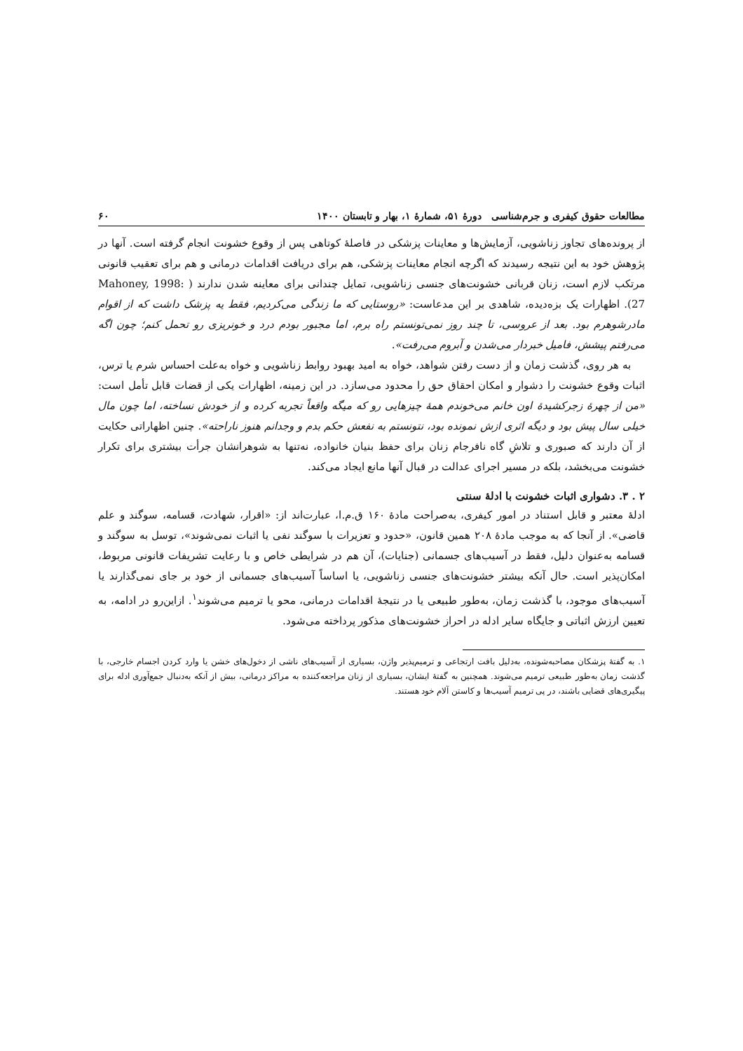مطالعات حقوق کیفری و جرم‌شناسی دورهٔ ۵۱، شمارهٔ ۱، بهار و تابستان ۱۴۰۰ ۶۰
از پرونده‌های تجاوز زناشویی، آزمایش‌ها و معاینات پزشکی در فاصلهٔ کوتاهی پس از وقوع خشونت انجام گرفته است. آنها در پژوهش خود به این نتیجه رسیدند که اگرچه انجام معاینات پزشکی، هم برای دریافت اقدامات درمانی و هم برای تعقیب قانونی مرتکب لازم است، زنان قربانی خشونت‌های جنسی زناشویی، تمایل چندانی برای معاینه شدن ندارند ( Mahoney, 1998: 27). اظهارات یک بزه‌دیده، شاهدی بر این مدعاست: «روستایی که ما زندگی می‌کردیم، فقط یه پزشک داشت که از اقوام مادرشوهرم بود. بعد از عروسی، تا چند روز نمی‌تونستم راه برم، اما مجبور بودم درد و خونریزی رو تحمل کنم؛ چون اگه می‌رفتم پیشش، فامیل خبردار می‌شدن و آبروم می‌رفت».
به هر روی، گذشت زمان و از دست رفتن شواهد، خواه به امید بهبود روابط زناشویی و خواه به‌علت احساس شرم یا ترس، اثبات وقوع خشونت را دشوار و امکان احقاق حق را محدود می‌سازد. در این زمینه، اظهارات یکی از قضات قابل تأمل است: «من از چهرهٔ زجرکشیدهٔ اون خانم می‌خوندم همهٔ چیزهایی رو که میگه واقعاً تجربه کرده و از خودش نساخته، اما چون مال خیلی سال پیش بود و دیگه اثری ازش نمونده بود، نتونستم به نفعش حکم بدم و وجدانم هنوز ناراحته». چنین اظهاراتی حکایت از آن دارند که صبوری و تلاشِ گاه نافرجام زنان برای حفظ بنیان خانواده، نه‌تنها به شوهرانشان جرأت بیشتری برای تکرار خشونت می‌بخشد، بلکه در مسیر اجرای عدالت در قبال آنها مانع ایجاد می‌کند.
۲ . ۳. دشواری اثبات خشونت با ادلهٔ سنتی
ادلهٔ معتبر و قابل استناد در امور کیفری، به‌صراحت مادهٔ ۱۶۰ ق.م.ا، عبارت‌اند از: «اقرار، شهادت، قسامه، سوگند و علم قاضی». از آنجا که به موجب مادهٔ ۲۰۸ همین قانون، «حدود و تعزیرات با سوگند نفی یا اثبات نمی‌شوند»، توسل به سوگند و قسامه به‌عنوان دلیل، فقط در آسیب‌های جسمانی (جنایات)، آن هم در شرایطی خاص و با رعایت تشریفات قانونی مربوط، امکان‌پذیر است. حال آنکه بیشتر خشونت‌های جنسی زناشویی، یا اساساً آسیب‌های جسمانی از خود بر جای نمی‌گذارند یا آسیب‌های موجود، با گذشت زمان، به‌طور طبیعی یا در نتیجهٔ اقدامات درمانی، محو یا ترمیم می‌شوند<sup>۱</sup>. ازاین‌رو در ادامه، به تعیین ارزش اثباتی و جایگاه سایر ادله در احراز خشونت‌های مذکور پرداخته می‌شود.
۱. به گفتهٔ پزشکان مصاحبه‌شونده، به‌دلیل بافت ارتجاعی و ترمیم‌پذیر واژن، بسیاری از آسیب‌های ناشی از دخول‌های خشن یا وارد کردن اجسام خارجی، با گذشت زمان به‌طور طبیعی ترمیم می‌شوند. همچنین به گفتهٔ ایشان، بسیاری از زنان مراجعه‌کننده به مراکز درمانی، بیش از آنکه به‌دنبال جمع‌آوری ادله برای پیگیری‌های قضایی باشند، در پی ترمیم آسیب‌ها و کاستن آلام خود هستند.